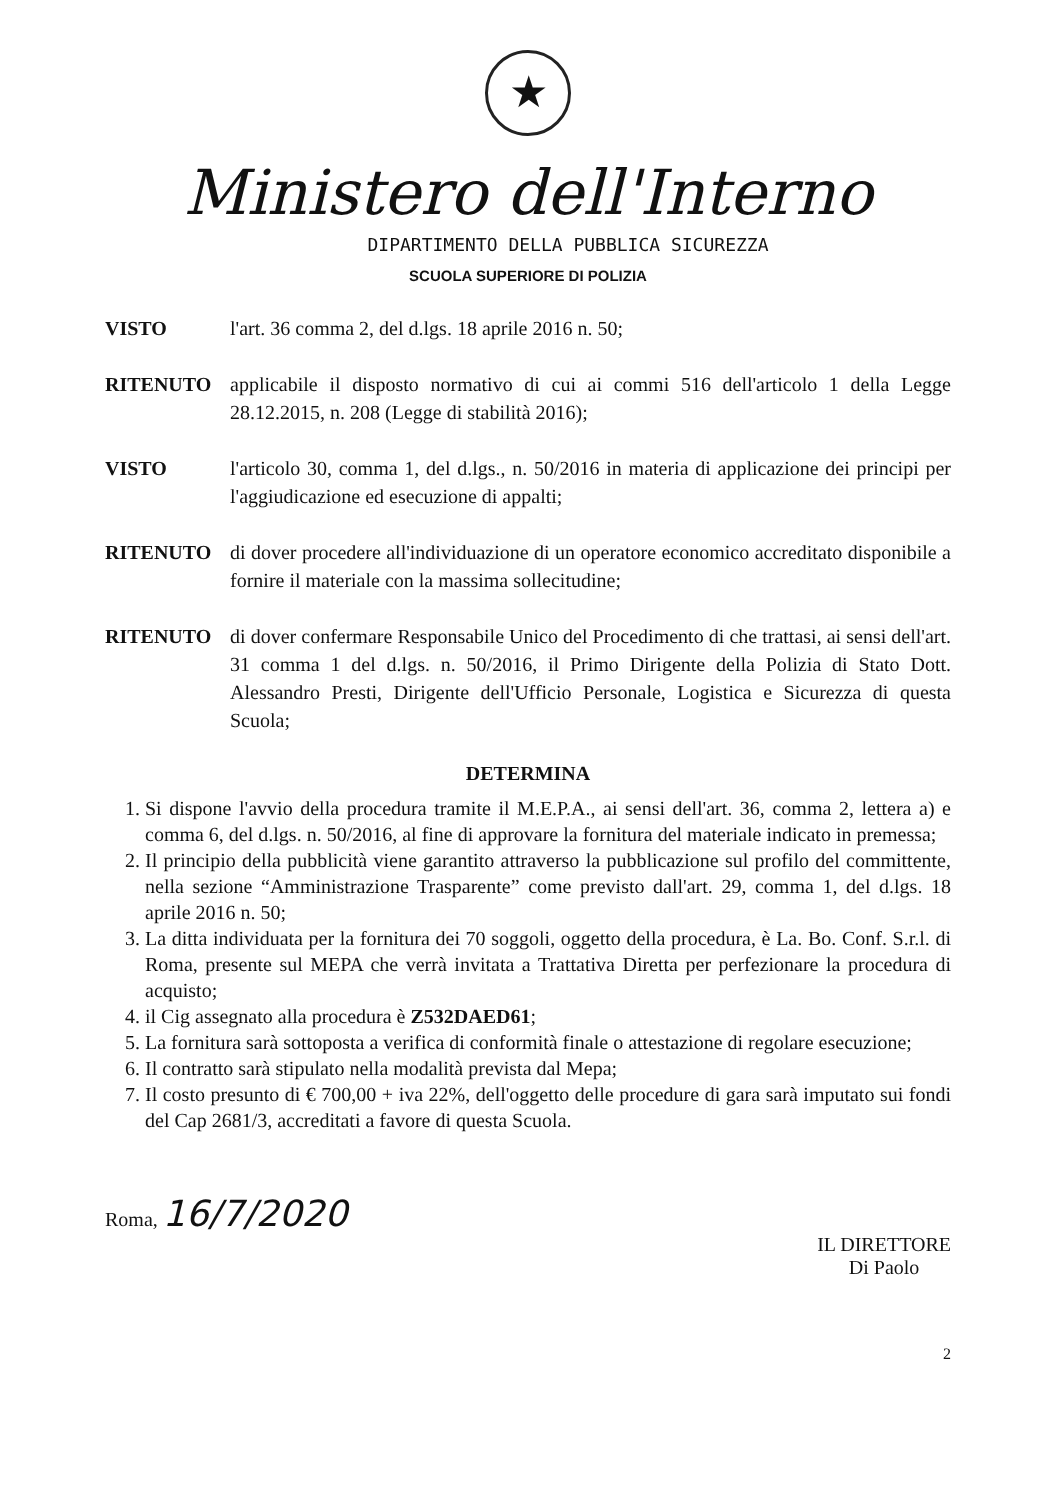★
Ministero dell'Interno
DIPARTIMENTO DELLA PUBBLICA SICUREZZA
SCUOLA SUPERIORE DI POLIZIA
VISTO l'art. 36 comma 2, del d.lgs. 18 aprile 2016 n. 50;
RITENUTO applicabile il disposto normativo di cui ai commi 516 dell'articolo 1 della Legge 28.12.2015, n. 208 (Legge di stabilità 2016);
VISTO l'articolo 30, comma 1, del d.lgs., n. 50/2016 in materia di applicazione dei principi per l'aggiudicazione ed esecuzione di appalti;
RITENUTO di dover procedere all'individuazione di un operatore economico accreditato disponibile a fornire il materiale con la massima sollecitudine;
RITENUTO di dover confermare Responsabile Unico del Procedimento di che trattasi, ai sensi dell'art. 31 comma 1 del d.lgs. n. 50/2016, il Primo Dirigente della Polizia di Stato Dott. Alessandro Presti, Dirigente dell'Ufficio Personale, Logistica e Sicurezza di questa Scuola;
DETERMINA
1. Si dispone l'avvio della procedura tramite il M.E.P.A., ai sensi dell'art. 36, comma 2, lettera a) e comma 6, del d.lgs. n. 50/2016, al fine di approvare la fornitura del materiale indicato in premessa;
2. Il principio della pubblicità viene garantito attraverso la pubblicazione sul profilo del committente, nella sezione “Amministrazione Trasparente” come previsto dall'art. 29, comma 1, del d.lgs. 18 aprile 2016 n. 50;
3. La ditta individuata per la fornitura dei 70 soggoli, oggetto della procedura, è La. Bo. Conf. S.r.l. di Roma, presente sul MEPA che verrà invitata a Trattativa Diretta per perfezionare la procedura di acquisto;
4. il Cig assegnato alla procedura è Z532DAED61;
5. La fornitura sarà sottoposta a verifica di conformità finale o attestazione di regolare esecuzione;
6. Il contratto sarà stipulato nella modalità prevista dal Mepa;
7. Il costo presunto di € 700,00 + iva 22%, dell'oggetto delle procedure di gara sarà imputato sui fondi del Cap 2681/3, accreditati a favore di questa Scuola.
Roma, 16/7/2020
IL DIRETTORE
Di Paolo
2